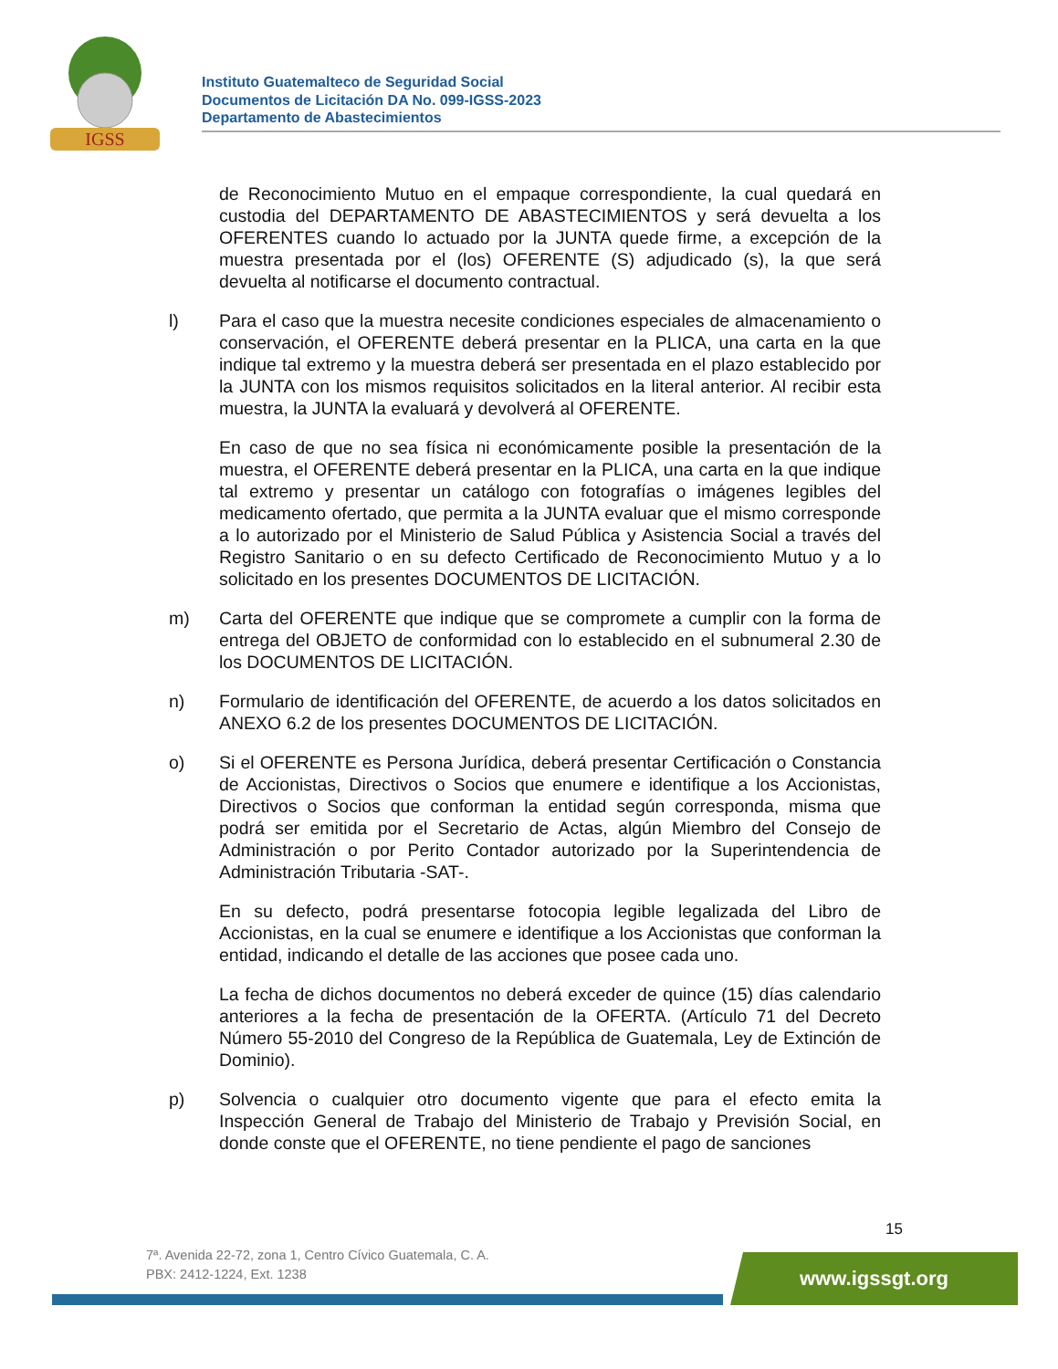IGSS
Instituto Guatemalteco de Seguridad Social
Documentos de Licitación DA No. 099-IGSS-2023
Departamento de Abastecimientos
de Reconocimiento Mutuo en el empaque correspondiente, la cual quedará en custodia del DEPARTAMENTO DE ABASTECIMIENTOS y será devuelta a los OFERENTES cuando lo actuado por la JUNTA quede firme, a excepción de la muestra presentada por el (los) OFERENTE (S) adjudicado (s), la que será devuelta al notificarse el documento contractual.
l) Para el caso que la muestra necesite condiciones especiales de almacenamiento o conservación, el OFERENTE deberá presentar en la PLICA, una carta en la que indique tal extremo y la muestra deberá ser presentada en el plazo establecido por la JUNTA con los mismos requisitos solicitados en la literal anterior. Al recibir esta muestra, la JUNTA la evaluará y devolverá al OFERENTE.
En caso de que no sea física ni económicamente posible la presentación de la muestra, el OFERENTE deberá presentar en la PLICA, una carta en la que indique tal extremo y presentar un catálogo con fotografías o imágenes legibles del medicamento ofertado, que permita a la JUNTA evaluar que el mismo corresponde a lo autorizado por el Ministerio de Salud Pública y Asistencia Social a través del Registro Sanitario o en su defecto Certificado de Reconocimiento Mutuo y a lo solicitado en los presentes DOCUMENTOS DE LICITACIÓN.
m) Carta del OFERENTE que indique que se compromete a cumplir con la forma de entrega del OBJETO de conformidad con lo establecido en el subnumeral 2.30 de los DOCUMENTOS DE LICITACIÓN.
n) Formulario de identificación del OFERENTE, de acuerdo a los datos solicitados en ANEXO 6.2 de los presentes DOCUMENTOS DE LICITACIÓN.
o) Si el OFERENTE es Persona Jurídica, deberá presentar Certificación o Constancia de Accionistas, Directivos o Socios que enumere e identifique a los Accionistas, Directivos o Socios que conforman la entidad según corresponda, misma que podrá ser emitida por el Secretario de Actas, algún Miembro del Consejo de Administración o por Perito Contador autorizado por la Superintendencia de Administración Tributaria -SAT-.
En su defecto, podrá presentarse fotocopia legible legalizada del Libro de Accionistas, en la cual se enumere e identifique a los Accionistas que conforman la entidad, indicando el detalle de las acciones que posee cada uno.
La fecha de dichos documentos no deberá exceder de quince (15) días calendario anteriores a la fecha de presentación de la OFERTA. (Artículo 71 del Decreto Número 55-2010 del Congreso de la República de Guatemala, Ley de Extinción de Dominio).
p) Solvencia o cualquier otro documento vigente que para el efecto emita la Inspección General de Trabajo del Ministerio de Trabajo y Previsión Social, en donde conste que el OFERENTE, no tiene pendiente el pago de sanciones
15
7ª. Avenida 22-72, zona 1, Centro Cívico Guatemala, C. A.
PBX: 2412-1224, Ext. 1238
www.igssgt.org